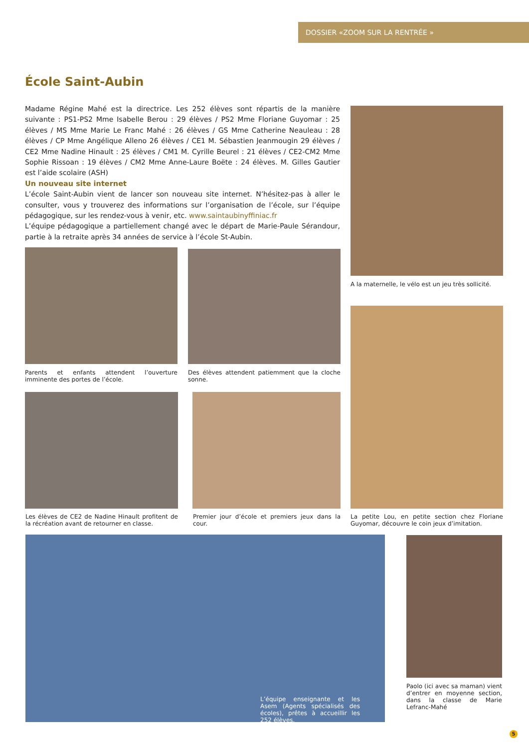DOSSIER «ZOOM SUR LA RENTRÉE »
École Saint-Aubin
Madame Régine Mahé est la directrice. Les 252 élèves sont répartis de la manière suivante : PS1-PS2 Mme Isabelle Berou : 29 élèves / PS2 Mme Floriane Guyomar : 25 élèves / MS Mme Marie Le Franc Mahé : 26 élèves / GS Mme Catherine Neauleau : 28 élèves / CP Mme Angélique Alleno 26 élèves / CE1 M. Sébastien Jeanmougin 29 élèves / CE2 Mme Nadine Hinault : 25 élèves / CM1 M. Cyrille Beurel : 21 élèves / CE2-CM2 Mme Sophie Rissoan : 19 élèves / CM2 Mme Anne-Laure Boëte : 24 élèves. M. Gilles Gautier est l’aide scolaire (ASH)
Un nouveau site internet
L’école Saint-Aubin vient de lancer son nouveau site internet. N’hésitez-pas à aller le consulter, vous y trouverez des informations sur l’organisation de l’école, sur l’équipe pédagogique, sur les rendez-vous à venir, etc. www.saintaubinyffiniac.fr
L’équipe pédagogique a partiellement changé avec le départ de Marie-Paule Sérandour, partie à la retraite après 34 années de service à l’école St-Aubin.
A la maternelle, le vélo est un jeu très sollicité.
Parents et enfants attendent l’ouverture imminente des portes de l’école.
Des élèves attendent patiemment que la cloche sonne.
Les élèves de CE2 de Nadine Hinault profitent de la récréation avant de retourner en classe.
Premier jour d’école et premiers jeux dans la cour.
La petite Lou, en petite section chez Floriane Guyomar, découvre le coin jeux d’imitation.
L’équipe enseignante et les Asem (Agents spécialisés des écoles), prêtes à accueillir les 252 élèves.
Paolo (ici avec sa maman) vient d’entrer en moyenne section, dans la classe de Marie Lefranc-Mahé
5